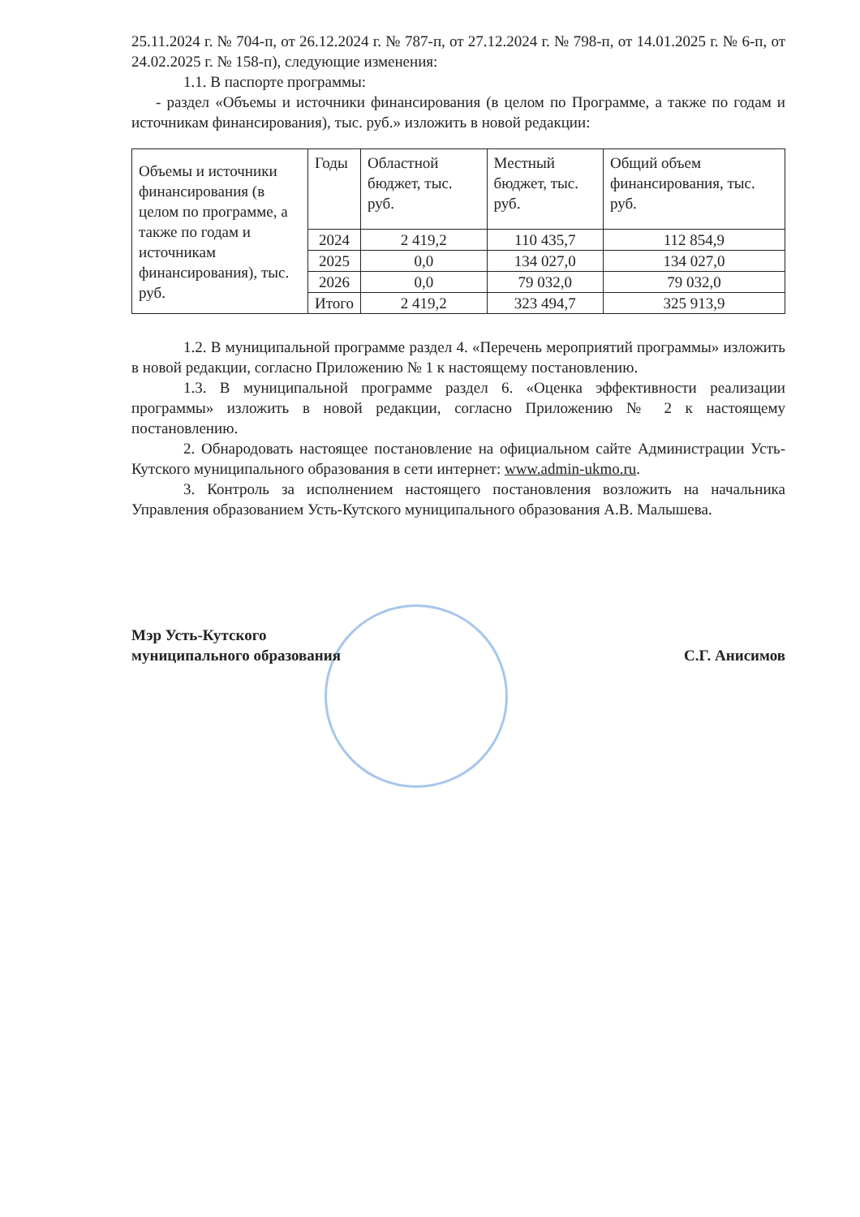25.11.2024 г. № 704-п, от 26.12.2024 г. № 787-п, от 27.12.2024 г. № 798-п, от 14.01.2025 г. № 6-п, от 24.02.2025 г. № 158-п), следующие изменения:
1.1. В паспорте программы:
- раздел «Объемы и источники финансирования (в целом по Программе, а также по годам и источникам финансирования), тыс. руб.» изложить в новой редакции:
| Объемы и источники финансирования (в целом по программе, а также по годам и источникам финансирования), тыс. руб. | Годы | Областной бюджет, тыс. руб. | Местный бюджет, тыс. руб. | Общий объем финансирования, тыс. руб. |
| | 2024 | 2 419,2 | 110 435,7 | 112 854,9 |
| | 2025 | 0,0 | 134 027,0 | 134 027,0 |
| | 2026 | 0,0 | 79 032,0 | 79 032,0 |
| | Итого | 2 419,2 | 323 494,7 | 325 913,9 |
1.2. В муниципальной программе раздел 4. «Перечень мероприятий программы» изложить в новой редакции, согласно Приложению № 1 к настоящему постановлению.
1.3. В муниципальной программе раздел 6. «Оценка эффективности реализации программы» изложить в новой редакции, согласно Приложению № 2 к настоящему постановлению.
2. Обнародовать настоящее постановление на официальном сайте Администрации Усть-Кутского муниципального образования в сети интернет: www.admin-ukmo.ru.
3. Контроль за исполнением настоящего постановления возложить на начальника Управления образованием Усть-Кутского муниципального образования А.В. Малышева.
Мэр Усть-Кутского
муниципального образования
С.Г. Анисимов